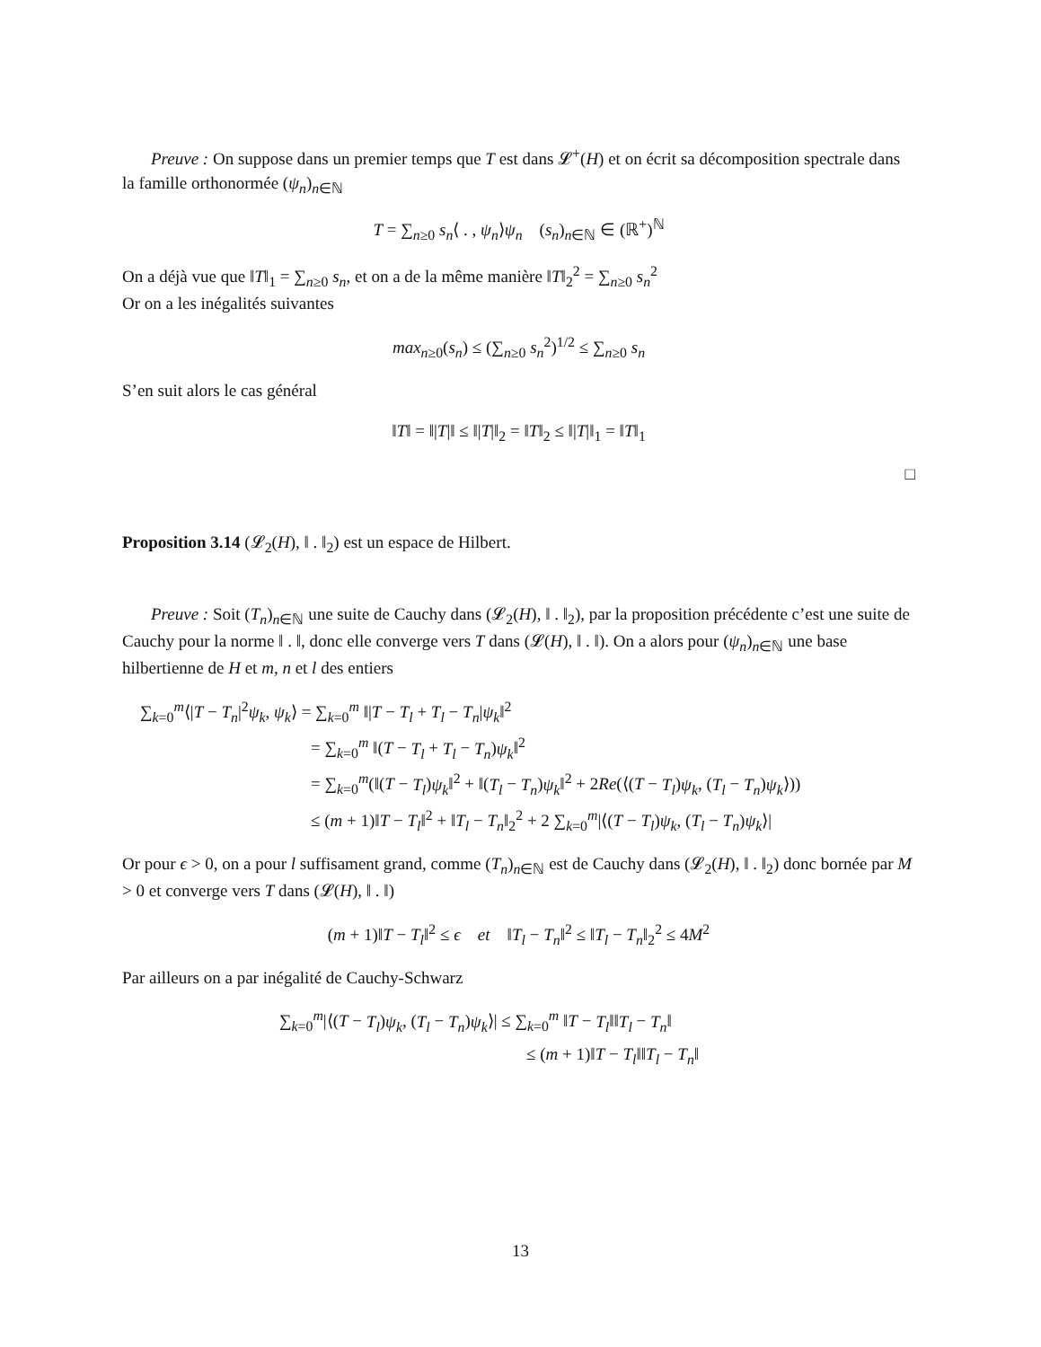Preuve : On suppose dans un premier temps que T est dans 𝓛<sup>+</sup>(H) et on écrit sa décomposition spectrale dans la famille orthonormée (ψ<sub>n</sub>)<sub>n∈ℕ</sub>
T = ∑<sub>n≥0</sub> s<sub>n</sub>⟨ . , ψ<sub>n</sub>⟩ψ<sub>n</sub> (s<sub>n</sub>)<sub>n∈ℕ</sub> ∈ (ℝ<sup>+</sup>)<sup>ℕ</sup>
On a déjà vue que ‖T‖<sub>1</sub> = ∑<sub>n≥0</sub> s<sub>n</sub>, et on a de la même manière ‖T‖<sub>2</sub><sup>2</sup> = ∑<sub>n≥0</sub> s<sub>n</sub><sup>2</sup>
Or on a les inégalités suivantes
max<sub>n≥0</sub>(s<sub>n</sub>) ≤ (∑<sub>n≥0</sub> s<sub>n</sub><sup>2</sup>)<sup>1/2</sup> ≤ ∑<sub>n≥0</sub> s<sub>n</sub>
S’en suit alors le cas général
‖T‖ = ‖|T|‖ ≤ ‖|T|‖<sub>2</sub> = ‖T‖<sub>2</sub> ≤ ‖|T|‖<sub>1</sub> = ‖T‖<sub>1</sub>
□
Proposition 3.14 (𝓛<sub>2</sub>(H), ‖ . ‖<sub>2</sub>) est un espace de Hilbert.
Preuve : Soit (T<sub>n</sub>)<sub>n∈ℕ</sub> une suite de Cauchy dans (𝓛<sub>2</sub>(H), ‖ . ‖<sub>2</sub>), par la proposition précédente c’est une suite de Cauchy pour la norme ‖ . ‖, donc elle converge vers T dans (𝓛(H), ‖ . ‖). On a alors pour (ψ<sub>n</sub>)<sub>n∈ℕ</sub> une base hilbertienne de H et m, n et l des entiers
∑<sub>k=0</sub><sup>m</sup>⟨|T − T<sub>n</sub>|<sup>2</sup>ψ<sub>k</sub>, ψ<sub>k</sub>⟩ = ∑<sub>k=0</sub><sup>m</sup> ‖|T − T<sub>l</sub> + T<sub>l</sub> − T<sub>n</sub>|ψ<sub>k</sub>‖<sup>2</sup>
= ∑<sub>k=0</sub><sup>m</sup> ‖(T − T<sub>l</sub> + T<sub>l</sub> − T<sub>n</sub>)ψ<sub>k</sub>‖<sup>2</sup>
= ∑<sub>k=0</sub><sup>m</sup>(‖(T − T<sub>l</sub>)ψ<sub>k</sub>‖<sup>2</sup> + ‖(T<sub>l</sub> − T<sub>n</sub>)ψ<sub>k</sub>‖<sup>2</sup> + 2Re(⟨(T − T<sub>l</sub>)ψ<sub>k</sub>, (T<sub>l</sub> − T<sub>n</sub>)ψ<sub>k</sub>⟩))
≤ (m + 1)‖T − T<sub>l</sub>‖<sup>2</sup> + ‖T<sub>l</sub> − T<sub>n</sub>‖<sub>2</sub><sup>2</sup> + 2 ∑<sub>k=0</sub><sup>m</sup>|⟨(T − T<sub>l</sub>)ψ<sub>k</sub>, (T<sub>l</sub> − T<sub>n</sub>)ψ<sub>k</sub>⟩|
Or pour ϵ > 0, on a pour l suffisament grand, comme (T<sub>n</sub>)<sub>n∈ℕ</sub> est de Cauchy dans (𝓛<sub>2</sub>(H), ‖ . ‖<sub>2</sub>) donc bornée par M > 0 et converge vers T dans (𝓛(H), ‖ . ‖)
(m + 1)‖T − T<sub>l</sub>‖<sup>2</sup> ≤ ϵ et ‖T<sub>l</sub> − T<sub>n</sub>‖<sup>2</sup> ≤ ‖T<sub>l</sub> − T<sub>n</sub>‖<sub>2</sub><sup>2</sup> ≤ 4M<sup>2</sup>
Par ailleurs on a par inégalité de Cauchy-Schwarz
∑<sub>k=0</sub><sup>m</sup>|⟨(T − T<sub>l</sub>)ψ<sub>k</sub>, (T<sub>l</sub> − T<sub>n</sub>)ψ<sub>k</sub>⟩| ≤ ∑<sub>k=0</sub><sup>m</sup> ‖T − T<sub>l</sub>‖‖T<sub>l</sub> − T<sub>n</sub>‖
≤ (m + 1)‖T − T<sub>l</sub>‖‖T<sub>l</sub> − T<sub>n</sub>‖
13